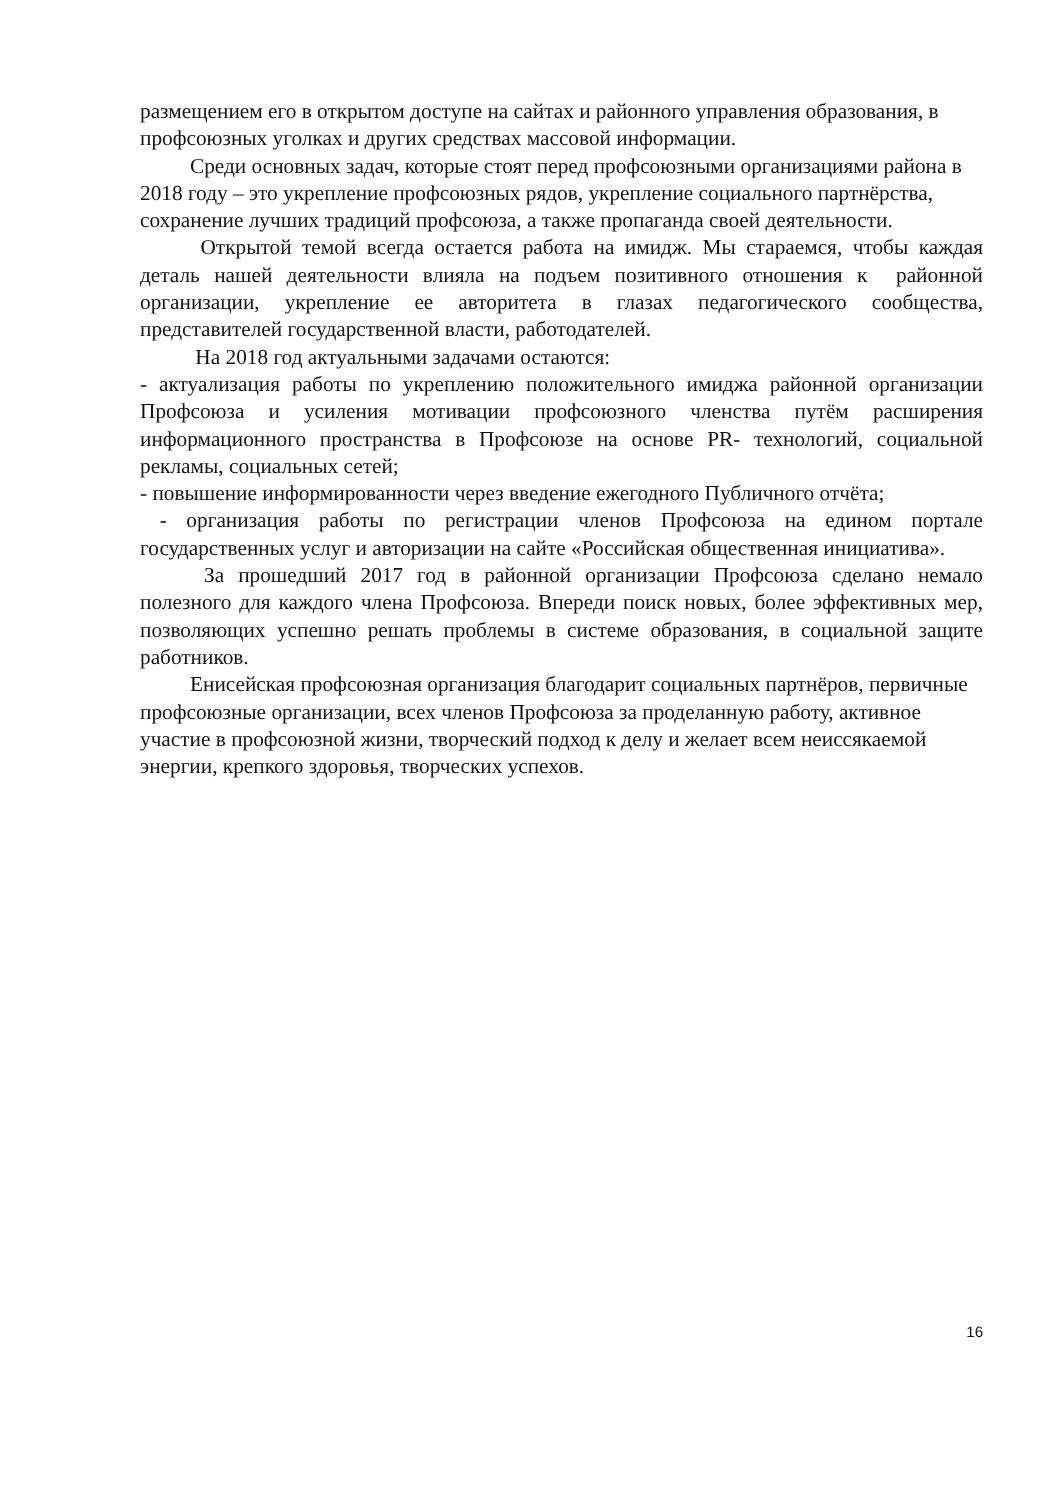размещением его в открытом доступе на сайтах и районного управления образования, в профсоюзных уголках и других средствах массовой информации.
Среди основных задач, которые стоят перед профсоюзными организациями района в 2018 году – это укрепление профсоюзных рядов, укрепление социального партнёрства, сохранение лучших традиций профсоюза, а также пропаганда своей деятельности.
Открытой темой всегда остается работа на имидж. Мы стараемся, чтобы каждая деталь нашей деятельности влияла на подъем позитивного отношения к районной организации, укрепление ее авторитета в глазах педагогического сообщества, представителей государственной власти, работодателей.
На 2018 год актуальными задачами остаются:
- актуализация работы по укреплению положительного имиджа районной организации Профсоюза и усиления мотивации профсоюзного членства путём расширения информационного пространства в Профсоюзе на основе PR- технологий, социальной рекламы, социальных сетей;
- повышение информированности через введение ежегодного Публичного отчёта;
- организация работы по регистрации членов Профсоюза на едином портале государственных услуг и авторизации на сайте «Российская общественная инициатива».
За прошедший 2017 год в районной организации Профсоюза сделано немало полезного для каждого члена Профсоюза. Впереди поиск новых, более эффективных мер, позволяющих успешно решать проблемы в системе образования, в социальной защите работников.
Енисейская профсоюзная организация благодарит социальных партнёров, первичные профсоюзные организации, всех членов Профсоюза за проделанную работу, активное участие в профсоюзной жизни, творческий подход к делу и желает всем неиссякаемой энергии, крепкого здоровья, творческих успехов.
16